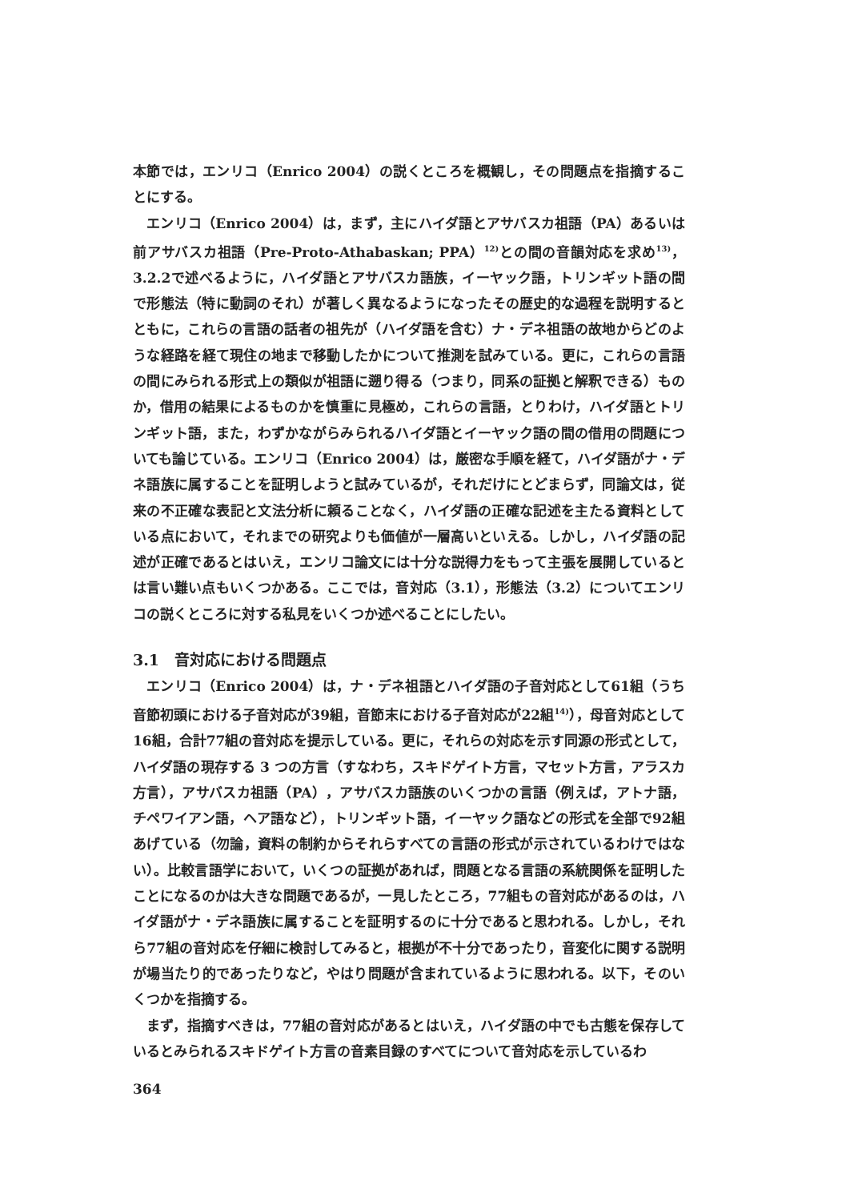本節では，エンリコ（Enrico 2004）の説くところを概観し，その問題点を指摘することにする。
エンリコ（Enrico 2004）は，まず，主にハイダ語とアサバスカ祖語（PA）あるいは前アサバスカ祖語（Pre-Proto-Athabaskan; PPA）<sup>12)</sup>との間の音韻対応を求め<sup>13)</sup>，3.2.2で述べるように，ハイダ語とアサバスカ語族，イーヤック語，トリンギット語の間で形態法（特に動詞のそれ）が著しく異なるようになったその歴史的な過程を説明するとともに，これらの言語の話者の祖先が（ハイダ語を含む）ナ・デネ祖語の故地からどのような経路を経て現住の地まで移動したかについて推測を試みている。更に，これらの言語の間にみられる形式上の類似が祖語に遡り得る（つまり，同系の証拠と解釈できる）ものか，借用の結果によるものかを慎重に見極め，これらの言語，とりわけ，ハイダ語とトリンギット語，また，わずかながらみられるハイダ語とイーヤック語の間の借用の問題についても論じている。エンリコ（Enrico 2004）は，厳密な手順を経て，ハイダ語がナ・デネ語族に属することを証明しようと試みているが，それだけにとどまらず，同論文は，従来の不正確な表記と文法分析に頼ることなく，ハイダ語の正確な記述を主たる資料としている点において，それまでの研究よりも価値が一層高いといえる。しかし，ハイダ語の記述が正確であるとはいえ，エンリコ論文には十分な説得力をもって主張を展開しているとは言い難い点もいくつかある。ここでは，音対応（3.1），形態法（3.2）についてエンリコの説くところに対する私見をいくつか述べることにしたい。
3.1　音対応における問題点
エンリコ（Enrico 2004）は，ナ・デネ祖語とハイダ語の子音対応として61組（うち音節初頭における子音対応が39組，音節末における子音対応が22組<sup>14)</sup>），母音対応として16組，合計77組の音対応を提示している。更に，それらの対応を示す同源の形式として，ハイダ語の現存する 3 つの方言（すなわち，スキドゲイト方言，マセット方言，アラスカ方言），アサバスカ祖語（PA），アサバスカ語族のいくつかの言語（例えば，アトナ語，チペワイアン語，ヘア語など），トリンギット語，イーヤック語などの形式を全部で92組あげている（勿論，資料の制約からそれらすべての言語の形式が示されているわけではない）。比較言語学において，いくつの証拠があれば，問題となる言語の系統関係を証明したことになるのかは大きな問題であるが，一見したところ，77組もの音対応があるのは，ハイダ語がナ・デネ語族に属することを証明するのに十分であると思われる。しかし，それら77組の音対応を仔細に検討してみると，根拠が不十分であったり，音変化に関する説明が場当たり的であったりなど，やはり問題が含まれているように思われる。以下，そのいくつかを指摘する。
まず，指摘すべきは，77組の音対応があるとはいえ，ハイダ語の中でも古態を保存しているとみられるスキドゲイト方言の音素目録のすべてについて音対応を示しているわ
364